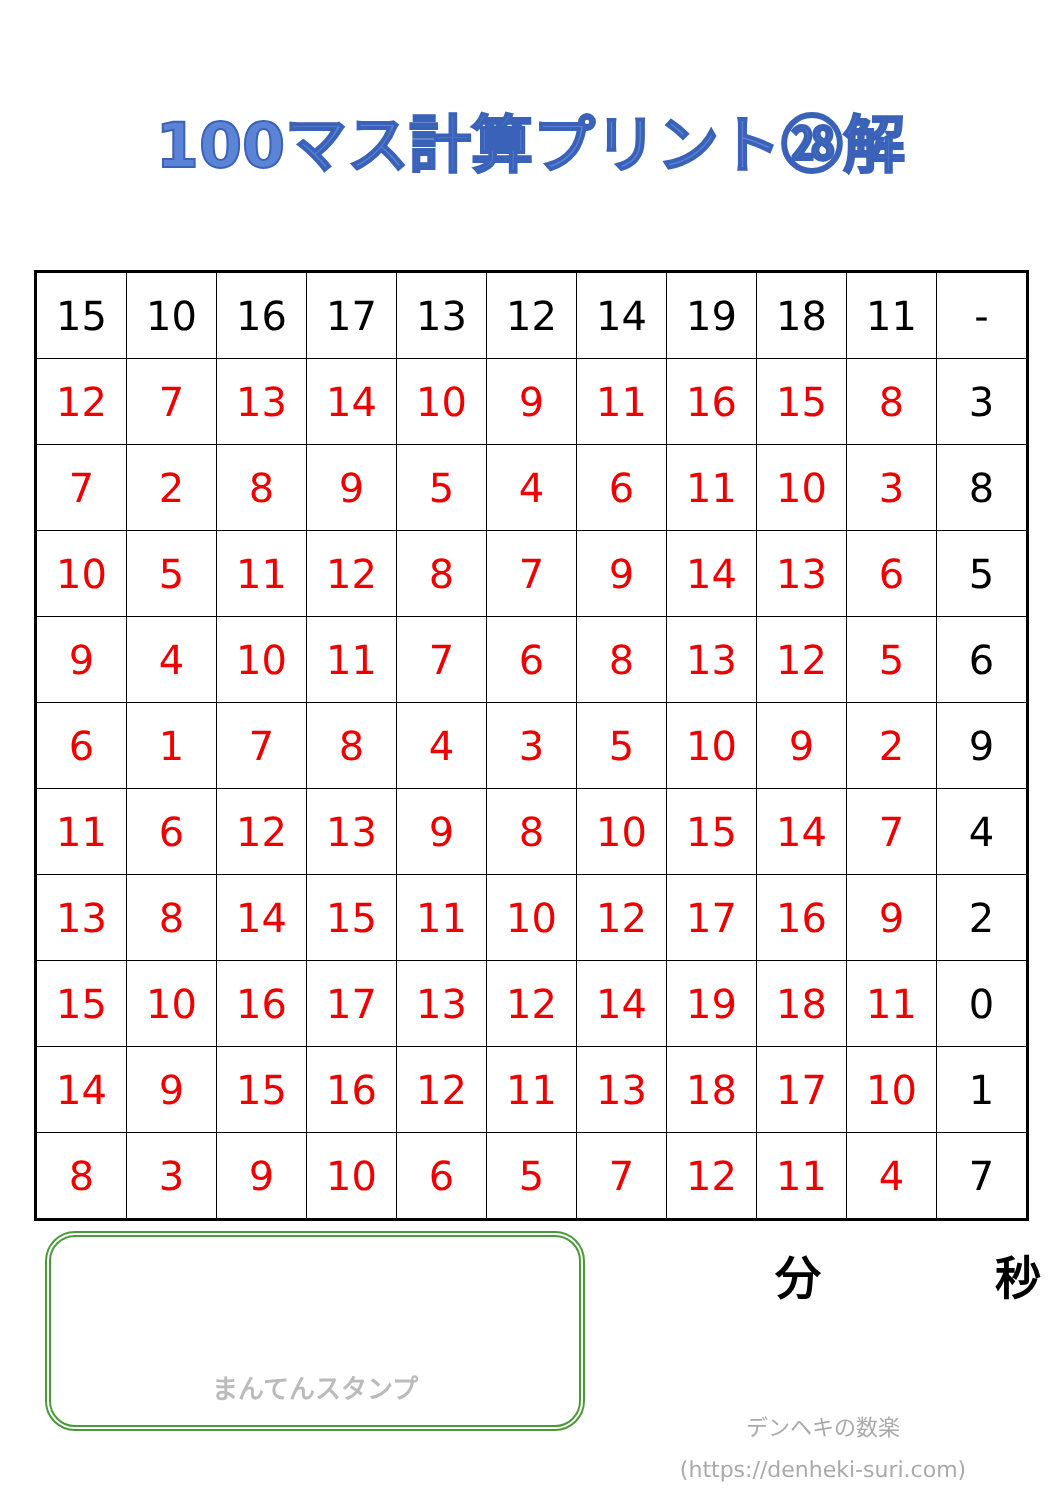100マス計算プリント㉘解
| 15 | 10 | 16 | 17 | 13 | 12 | 14 | 19 | 18 | 11 | - |
| 12 | 7 | 13 | 14 | 10 | 9 | 11 | 16 | 15 | 8 | 3 |
| 7 | 2 | 8 | 9 | 5 | 4 | 6 | 11 | 10 | 3 | 8 |
| 10 | 5 | 11 | 12 | 8 | 7 | 9 | 14 | 13 | 6 | 5 |
| 9 | 4 | 10 | 11 | 7 | 6 | 8 | 13 | 12 | 5 | 6 |
| 6 | 1 | 7 | 8 | 4 | 3 | 5 | 10 | 9 | 2 | 9 |
| 11 | 6 | 12 | 13 | 9 | 8 | 10 | 15 | 14 | 7 | 4 |
| 13 | 8 | 14 | 15 | 11 | 10 | 12 | 17 | 16 | 9 | 2 |
| 15 | 10 | 16 | 17 | 13 | 12 | 14 | 19 | 18 | 11 | 0 |
| 14 | 9 | 15 | 16 | 12 | 11 | 13 | 18 | 17 | 10 | 1 |
| 8 | 3 | 9 | 10 | 6 | 5 | 7 | 12 | 11 | 4 | 7 |
まんてんスタンプ
分 秒
デンヘキの数楽
(https://denheki-suri.com)